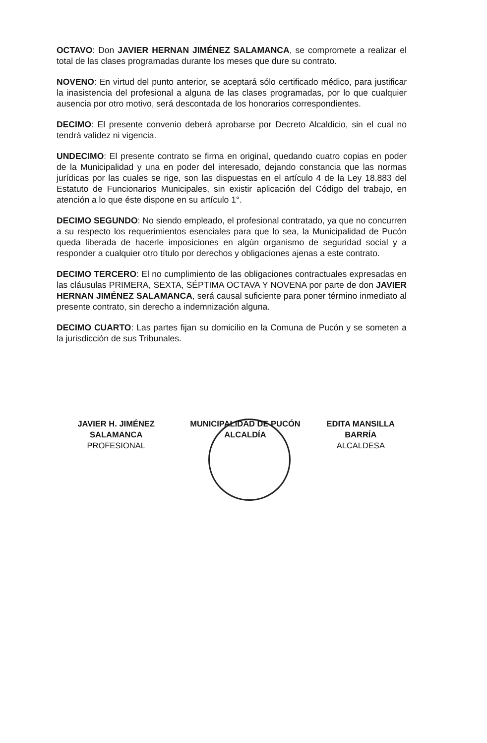OCTAVO: Don JAVIER HERNAN JIMÉNEZ SALAMANCA, se compromete a realizar el total de las clases programadas durante los meses que dure su contrato.
NOVENO: En virtud del punto anterior, se aceptará sólo certificado médico, para justificar la inasistencia del profesional a alguna de las clases programadas, por lo que cualquier ausencia por otro motivo, será descontada de los honorarios correspondientes.
DECIMO: El presente convenio deberá aprobarse por Decreto Alcaldicio, sin el cual no tendrá validez ni vigencia.
UNDECIMO: El presente contrato se firma en original, quedando cuatro copias en poder de la Municipalidad y una en poder del interesado, dejando constancia que las normas jurídicas por las cuales se rige, son las dispuestas en el artículo 4 de la Ley 18.883 del Estatuto de Funcionarios Municipales, sin existir aplicación del Código del trabajo, en atención a lo que éste dispone en su artículo 1°.
DECIMO SEGUNDO: No siendo empleado, el profesional contratado, ya que no concurren a su respecto los requerimientos esenciales para que lo sea, la Municipalidad de Pucón queda liberada de hacerle imposiciones en algún organismo de seguridad social y a responder a cualquier otro título por derechos y obligaciones ajenas a este contrato.
DECIMO TERCERO: El no cumplimiento de las obligaciones contractuales expresadas en las cláusulas PRIMERA, SEXTA, SÉPTIMA OCTAVA Y NOVENA por parte de don JAVIER HERNAN JIMÉNEZ SALAMANCA, será causal suficiente para poner término inmediato al presente contrato, sin derecho a indemnización alguna.
DECIMO CUARTO: Las partes fijan su domicilio en la Comuna de Pucón y se someten a la jurisdicción de sus Tribunales.
JAVIER H. JIMÉNEZ SALAMANCA
PROFESIONAL
MUNICIPALIDAD DE PUCÓN ALCALDÍA
EDITA MANSILLA BARRÍA
ALCALDESA